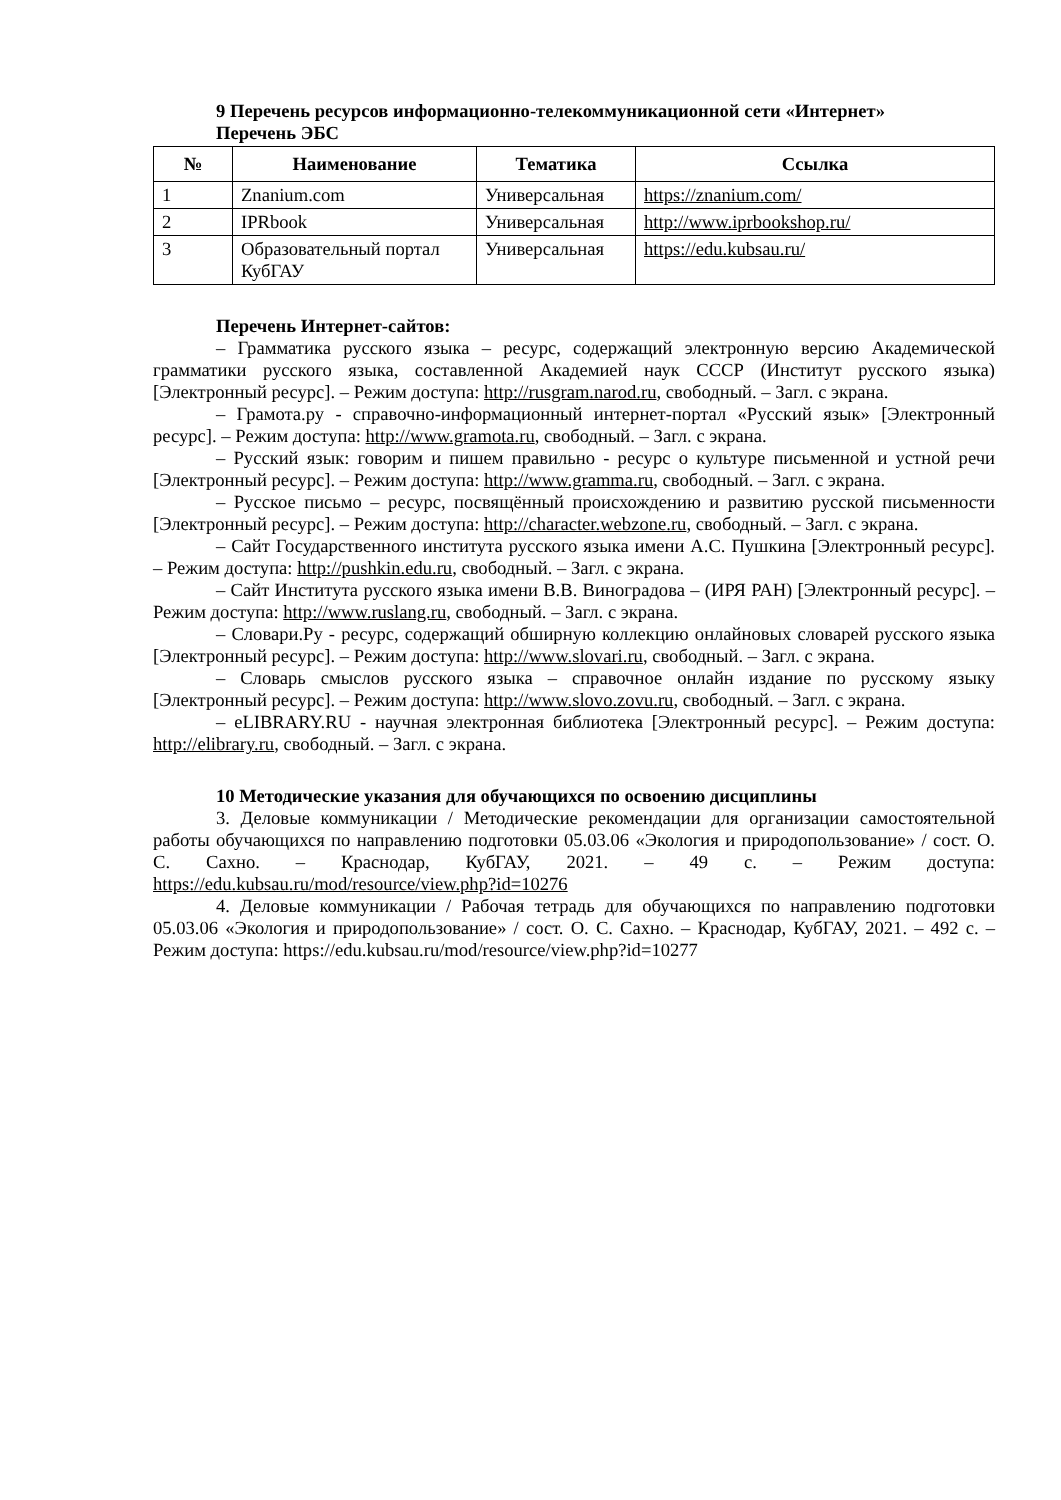9 Перечень ресурсов информационно-телекоммуникационной сети «Интернет»
Перечень ЭБС
| № | Наименование | Тематика | Ссылка |
| --- | --- | --- | --- |
| 1 | Znanium.com | Универсальная | https://znanium.com/ |
| 2 | IPRbook | Универсальная | http://www.iprbookshop.ru/ |
| 3 | Образовательный портал КубГАУ | Универсальная | https://edu.kubsau.ru/ |
Перечень Интернет-сайтов:
– Грамматика русского языка – ресурс, содержащий электронную версию Академической грамматики русского языка, составленной Академией наук СССР (Институт русского языка) [Электронный ресурс]. – Режим доступа: http://rusgram.narod.ru, свободный. – Загл. с экрана.
– Грамота.ру - справочно-информационный интернет-портал «Русский язык» [Электронный ресурс]. – Режим доступа: http://www.gramota.ru, свободный. – Загл. с экрана.
– Русский язык: говорим и пишем правильно - ресурс о культуре письменной и устной речи [Электронный ресурс]. – Режим доступа: http://www.gramma.ru, свободный. – Загл. с экрана.
– Русское письмо – ресурс, посвящённый происхождению и развитию русской письменности [Электронный ресурс]. – Режим доступа: http://character.webzone.ru, свободный. – Загл. с экрана.
– Сайт Государственного института русского языка имени А.С. Пушкина [Электронный ресурс]. – Режим доступа: http://pushkin.edu.ru, свободный. – Загл. с экрана.
– Сайт Института русского языка имени В.В. Виноградова – (ИРЯ РАН) [Электронный ресурс]. – Режим доступа: http://www.ruslang.ru, свободный. – Загл. с экрана.
– Словари.Ру - ресурс, содержащий обширную коллекцию онлайновых словарей русского языка [Электронный ресурс]. – Режим доступа: http://www.slovari.ru, свободный. – Загл. с экрана.
– Словарь смыслов русского языка – справочное онлайн издание по русскому языку [Электронный ресурс]. – Режим доступа: http://www.slovo.zovu.ru, свободный. – Загл. с экрана.
– eLIBRARY.RU - научная электронная библиотека [Электронный ресурс]. – Режим доступа: http://elibrary.ru, свободный. – Загл. с экрана.
10 Методические указания для обучающихся по освоению дисциплины
3. Деловые коммуникации / Методические рекомендации для организации самостоятельной работы обучающихся по направлению подготовки 05.03.06 «Экология и природопользование» / сост. О. С. Сахно. – Краснодар, КубГАУ, 2021. – 49 с. – Режим доступа: https://edu.kubsau.ru/mod/resource/view.php?id=10276
4. Деловые коммуникации / Рабочая тетрадь для обучающихся по направлению подготовки 05.03.06 «Экология и природопользование» / сост. О. С. Сахно. – Краснодар, КубГАУ, 2021. – 492 с. – Режим доступа: https://edu.kubsau.ru/mod/resource/view.php?id=10277